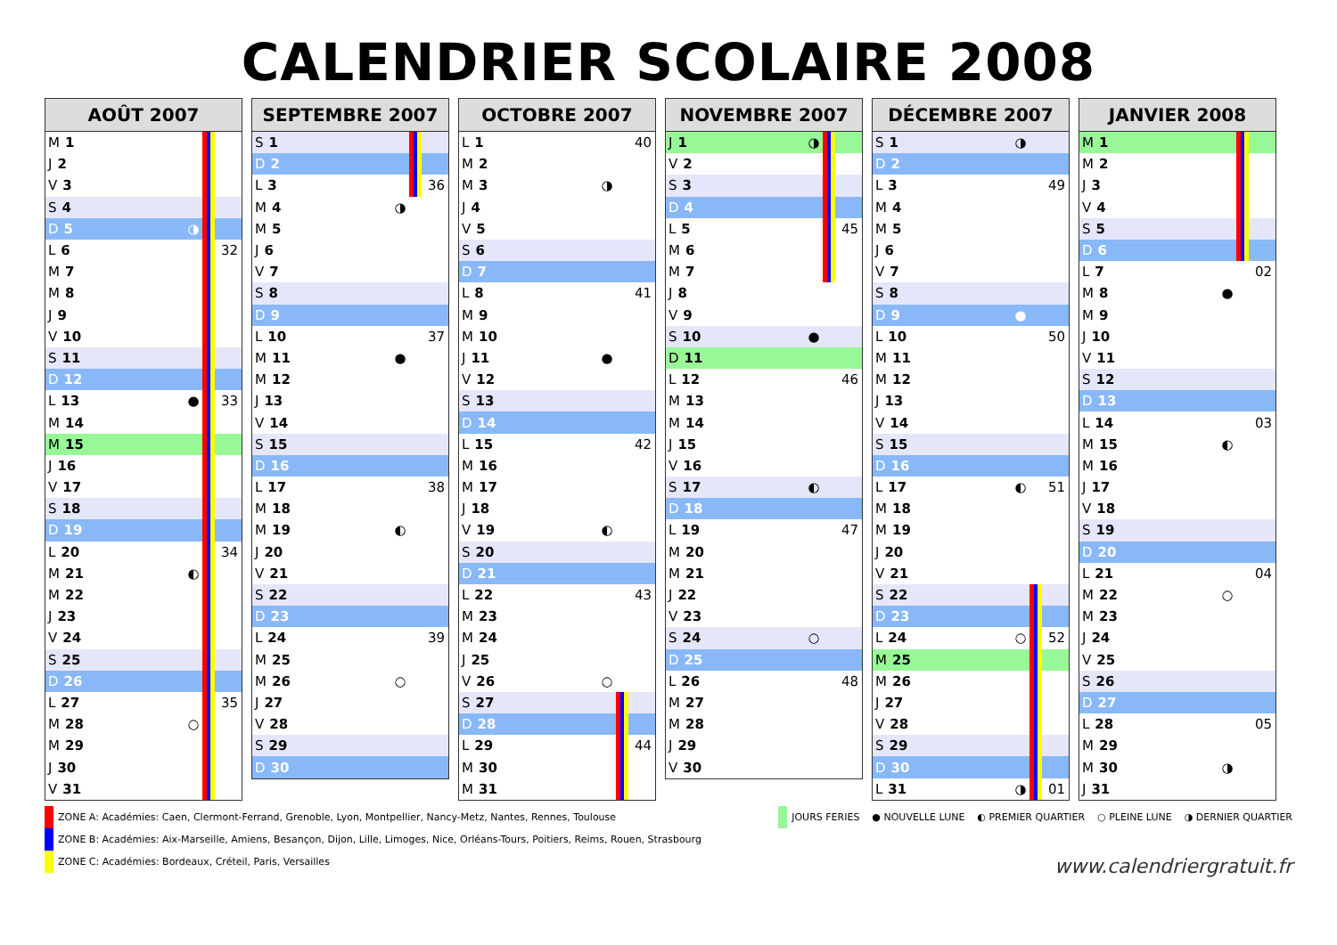CALENDRIER SCOLAIRE 2008
| AOÛT 2007 | | | |
| --- | --- | --- | --- |
| M 1 | | | |
| J 2 | | | |
| V 3 | | | |
| S 4 | | | |
| D 5 | ◑ | | |
| L 6 | | | 32 |
| M 7 | | | |
| M 8 | | | |
| J 9 | | | |
| V 10 | | | |
| S 11 | | | |
| D 12 | | | |
| L 13 | ● | | 33 |
| M 14 | | | |
| M 15 | | | |
| J 16 | | | |
| V 17 | | | |
| S 18 | | | |
| D 19 | | | |
| L 20 | | | 34 |
| M 21 | ◐ | | |
| M 22 | | | |
| J 23 | | | |
| V 24 | | | |
| S 25 | | | |
| D 26 | | | |
| L 27 | | | 35 |
| M 28 | ○ | | |
| M 29 | | | |
| J 30 | | | |
| V 31 | | | |
| SEPTEMBRE 2007 | | | |
| --- | --- | --- | --- |
| S 1 | | | |
| D 2 | | | |
| L 3 | | | 36 |
| M 4 | ◑ | | |
| M 5 | | | |
| J 6 | | | |
| V 7 | | | |
| S 8 | | | |
| D 9 | | | |
| L 10 | | | 37 |
| M 11 | ● | | |
| M 12 | | | |
| J 13 | | | |
| V 14 | | | |
| S 15 | | | |
| D 16 | | | |
| L 17 | | | 38 |
| M 18 | | | |
| M 19 | ◐ | | |
| J 20 | | | |
| V 21 | | | |
| S 22 | | | |
| D 23 | | | |
| L 24 | | | 39 |
| M 25 | | | |
| M 26 | ○ | | |
| J 27 | | | |
| V 28 | | | |
| S 29 | | | |
| D 30 | | | |
| OCTOBRE 2007 | | | |
| --- | --- | --- | --- |
| L 1 | | | 40 |
| M 2 | | | |
| M 3 | ◑ | | |
| J 4 | | | |
| V 5 | | | |
| S 6 | | | |
| D 7 | | | |
| L 8 | | | 41 |
| M 9 | | | |
| M 10 | | | |
| J 11 | ● | | |
| V 12 | | | |
| S 13 | | | |
| D 14 | | | |
| L 15 | | | 42 |
| M 16 | | | |
| M 17 | | | |
| J 18 | | | |
| V 19 | ◐ | | |
| S 20 | | | |
| D 21 | | | |
| L 22 | | | 43 |
| M 23 | | | |
| M 24 | | | |
| J 25 | | | |
| V 26 | ○ | | |
| S 27 | | | |
| D 28 | | | |
| L 29 | | | 44 |
| M 30 | | | |
| M 31 | | | |
| NOVEMBRE 2007 | | | |
| --- | --- | --- | --- |
| J 1 | ◑ | | |
| V 2 | | | |
| S 3 | | | |
| D 4 | | | |
| L 5 | | | 45 |
| M 6 | | | |
| M 7 | | | |
| J 8 | | | |
| V 9 | | | |
| S 10 | ● | | |
| D 11 | | | |
| L 12 | | | 46 |
| M 13 | | | |
| M 14 | | | |
| J 15 | | | |
| V 16 | | | |
| S 17 | ◐ | | |
| D 18 | | | |
| L 19 | | | 47 |
| M 20 | | | |
| M 21 | | | |
| J 22 | | | |
| V 23 | | | |
| S 24 | ○ | | |
| D 25 | | | |
| L 26 | | | 48 |
| M 27 | | | |
| M 28 | | | |
| J 29 | | | |
| V 30 | | | |
| DÉCEMBRE 2007 | | | |
| --- | --- | --- | --- |
| S 1 | ◑ | | |
| D 2 | | | |
| L 3 | | | 49 |
| M 4 | | | |
| M 5 | | | |
| J 6 | | | |
| V 7 | | | |
| S 8 | | | |
| D 9 | ● | | |
| L 10 | | | 50 |
| M 11 | | | |
| M 12 | | | |
| J 13 | | | |
| V 14 | | | |
| S 15 | | | |
| D 16 | | | |
| L 17 | ◐ | | 51 |
| M 18 | | | |
| M 19 | | | |
| J 20 | | | |
| V 21 | | | |
| S 22 | | | |
| D 23 | | | |
| L 24 | ○ | | 52 |
| M 25 | | | |
| M 26 | | | |
| J 27 | | | |
| V 28 | | | |
| S 29 | | | |
| D 30 | | | |
| L 31 | ◑ | | 01 |
| JANVIER 2008 | | | |
| --- | --- | --- | --- |
| M 1 | | | |
| M 2 | | | |
| J 3 | | | |
| V 4 | | | |
| S 5 | | | |
| D 6 | | | |
| L 7 | | | 02 |
| M 8 | ● | | |
| M 9 | | | |
| J 10 | | | |
| V 11 | | | |
| S 12 | | | |
| D 13 | | | |
| L 14 | | | 03 |
| M 15 | ◐ | | |
| M 16 | | | |
| J 17 | | | |
| V 18 | | | |
| S 19 | | | |
| D 20 | | | |
| L 21 | | | 04 |
| M 22 | ○ | | |
| M 23 | | | |
| J 24 | | | |
| V 25 | | | |
| S 26 | | | |
| D 27 | | | |
| L 28 | | | 05 |
| M 29 | | | |
| M 30 | ◑ | | |
| J 31 | | | |
ZONE A: Académies: Caen, Clermont-Ferrand, Grenoble, Lyon, Montpellier, Nancy-Metz, Nantes, Rennes, Toulouse
ZONE B: Académies: Aix-Marseille, Amiens, Besançon, Dijon, Lille, Limoges, Nice, Orléans-Tours, Poitiers, Reims, Rouen, Strasbourg
ZONE C: Académies: Bordeaux, Créteil, Paris, Versailles
JOURS FERIES ● NOUVELLE LUNE ◐ PREMIER QUARTIER ○ PLEINE LUNE ◑ DERNIER QUARTIER
www.calendriergratuit.fr